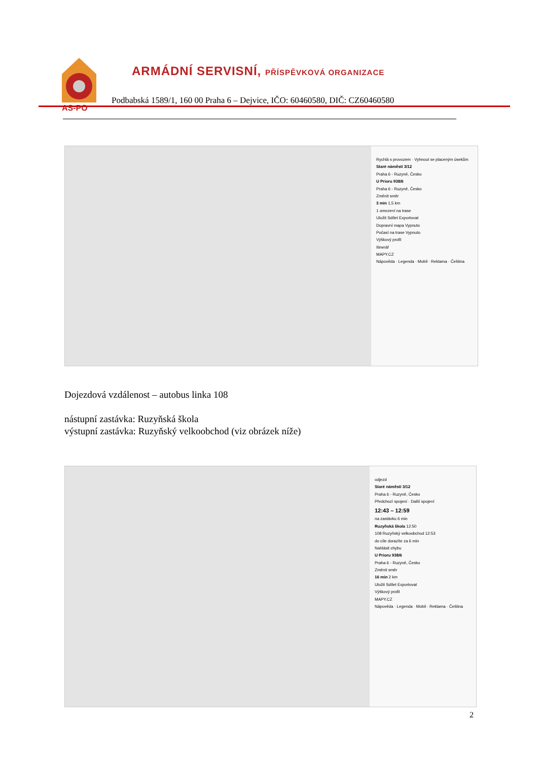AS-PO
ARMÁDNÍ SERVISNÍ, PŘÍSPĚVKOVÁ ORGANIZACE
Podbabská 1589/1, 160 00 Praha 6 – Dejvice, IČO: 60460580, DIČ: CZ60460580
Rychlá s provozem · Vyhnout se placeným úsekům
Staré náměstí 3/12
Praha 6 - Ruzyně, Česko
U Prioru 938/6
Praha 6 - Ruzyně, Česko
Změnit směr
3 min 1,5 km
1 omezení na trase
Uložit Sdílet Exportovat
Dopravní mapa Vypnuto
Počasí na trase Vypnuto
Výškový profil
Itinerář
MAPY.CZ
Nápověda · Legenda · Mobil · Reklama · Čeština
Dojezdová vzdálenost – autobus linka 108
nástupní zastávka: Ruzyňská škola
výstupní zastávka: Ruzyňský velkoobchod (viz obrázek níže)
odjezd
Staré náměstí 3/12
Praha 6 - Ruzyně, Česko
Předchozí spojení · Další spojení
12:43 – 12:59
na zastávku 6 min
Ruzyňská škola 12:50
108 Ruzyňský velkoobchod 12:53
do cíle dorazíte za 6 min
Nahlásit chybu
U Prioru 938/6
Praha 6 - Ruzyně, Česko
Změnit směr
16 min 2 km
Uložit Sdílet Exportovat
Výškový profil
MAPY.CZ
Nápověda · Legenda · Mobil · Reklama · Čeština
2